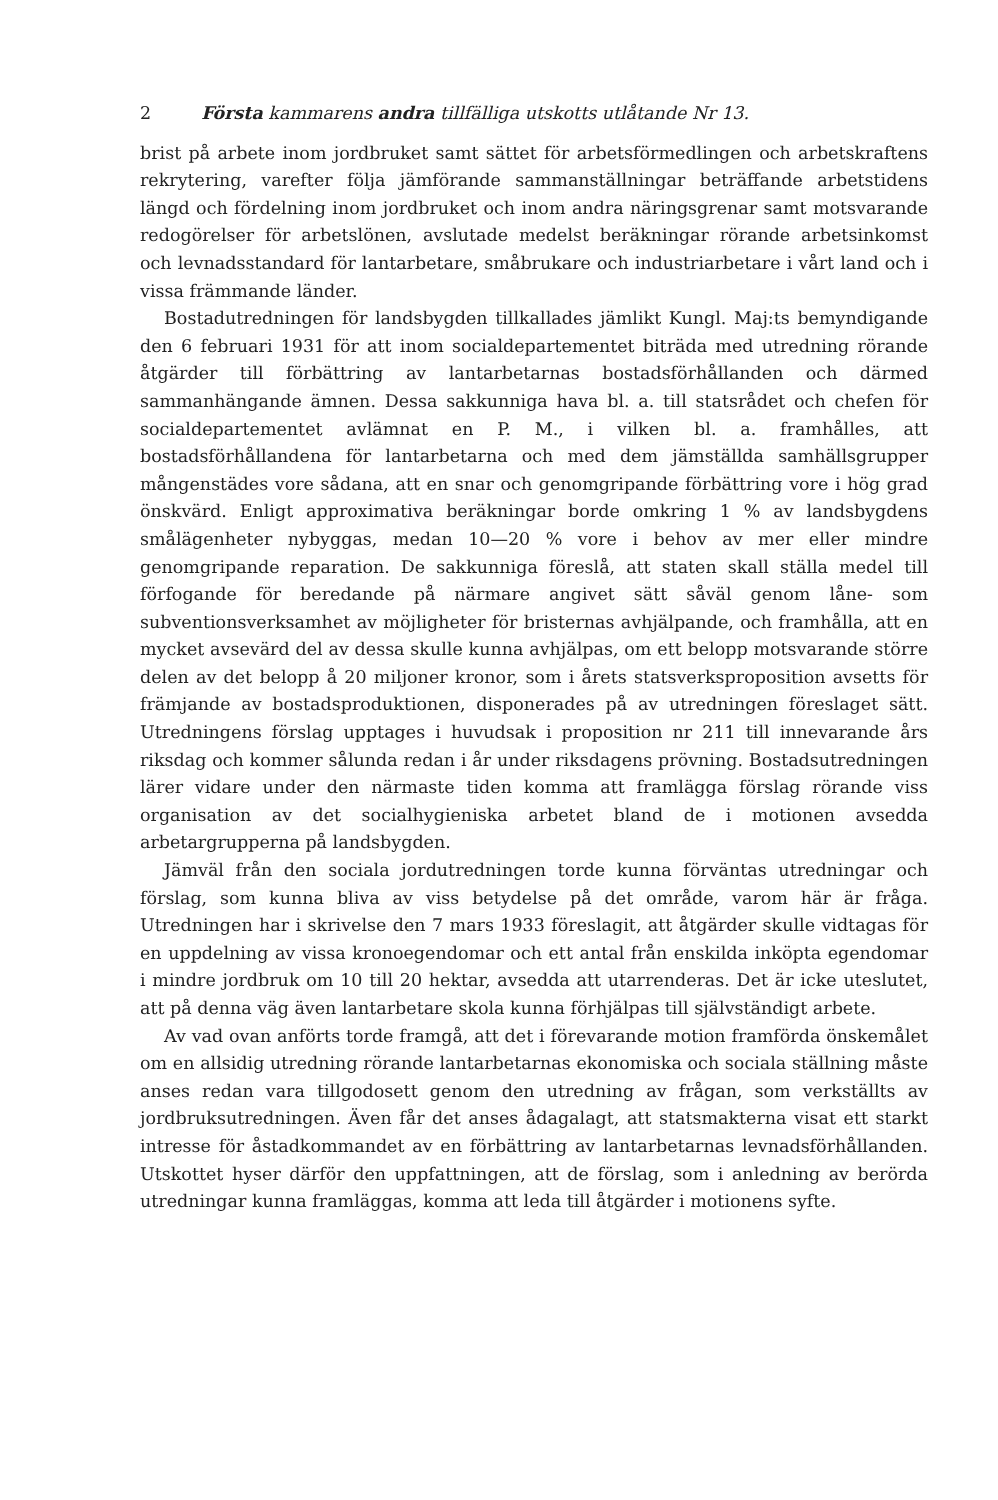2 Första kammarens andra tillfälliga utskotts utlåtande Nr 13.
brist på arbete inom jordbruket samt sättet för arbetsförmedlingen och arbetskraftens rekrytering, varefter följa jämförande sammanställningar beträffande arbetstidens längd och fördelning inom jordbruket och inom andra näringsgrenar samt motsvarande redogörelser för arbetslönen, avslutade medelst beräkningar rörande arbetsinkomst och levnadsstandard för lantarbetare, småbrukare och industriarbetare i vårt land och i vissa främmande länder.
Bostadutredningen för landsbygden tillkallades jämlikt Kungl. Maj:ts bemyndigande den 6 februari 1931 för att inom socialdepartementet biträda med utredning rörande åtgärder till förbättring av lantarbetarnas bostadsförhållanden och därmed sammanhängande ämnen. Dessa sakkunniga hava bl. a. till statsrådet och chefen för socialdepartementet avlämnat en P. M., i vilken bl. a. framhålles, att bostadsförhållandena för lantarbetarna och med dem jämställda samhällsgrupper mångenstädes vore sådana, att en snar och genomgripande förbättring vore i hög grad önskvärd. Enligt approximativa beräkningar borde omkring 1 % av landsbygdens smålägenheter nybyggas, medan 10—20 % vore i behov av mer eller mindre genomgripande reparation. De sakkunniga föreslå, att staten skall ställa medel till förfogande för beredande på närmare angivet sätt såväl genom låne- som subventionsverksamhet av möjligheter för bristernas avhjälpande, och framhålla, att en mycket avsevärd del av dessa skulle kunna avhjälpas, om ett belopp motsvarande större delen av det belopp å 20 miljoner kronor, som i årets statsverksproposition avsetts för främjande av bostadsproduktionen, disponerades på av utredningen föreslaget sätt. Utredningens förslag upptages i huvudsak i proposition nr 211 till innevarande års riksdag och kommer sålunda redan i år under riksdagens prövning. Bostadsutredningen lärer vidare under den närmaste tiden komma att framlägga förslag rörande viss organisation av det socialhygieniska arbetet bland de i motionen avsedda arbetargrupperna på landsbygden.
Jämväl från den sociala jordutredningen torde kunna förväntas utredningar och förslag, som kunna bliva av viss betydelse på det område, varom här är fråga. Utredningen har i skrivelse den 7 mars 1933 föreslagit, att åtgärder skulle vidtagas för en uppdelning av vissa kronoegendomar och ett antal från enskilda inköpta egendomar i mindre jordbruk om 10 till 20 hektar, avsedda att utarrenderas. Det är icke uteslutet, att på denna väg även lantarbetare skola kunna förhjälpas till självständigt arbete.
Av vad ovan anförts torde framgå, att det i förevarande motion framförda önskemålet om en allsidig utredning rörande lantarbetarnas ekonomiska och sociala ställning måste anses redan vara tillgodosett genom den utredning av frågan, som verkställts av jordbruksutredningen. Även får det anses ådagalagt, att statsmakterna visat ett starkt intresse för åstadkommandet av en förbättring av lantarbetarnas levnadsförhållanden. Utskottet hyser därför den uppfattningen, att de förslag, som i anledning av berörda utredningar kunna framläggas, komma att leda till åtgärder i motionens syfte.